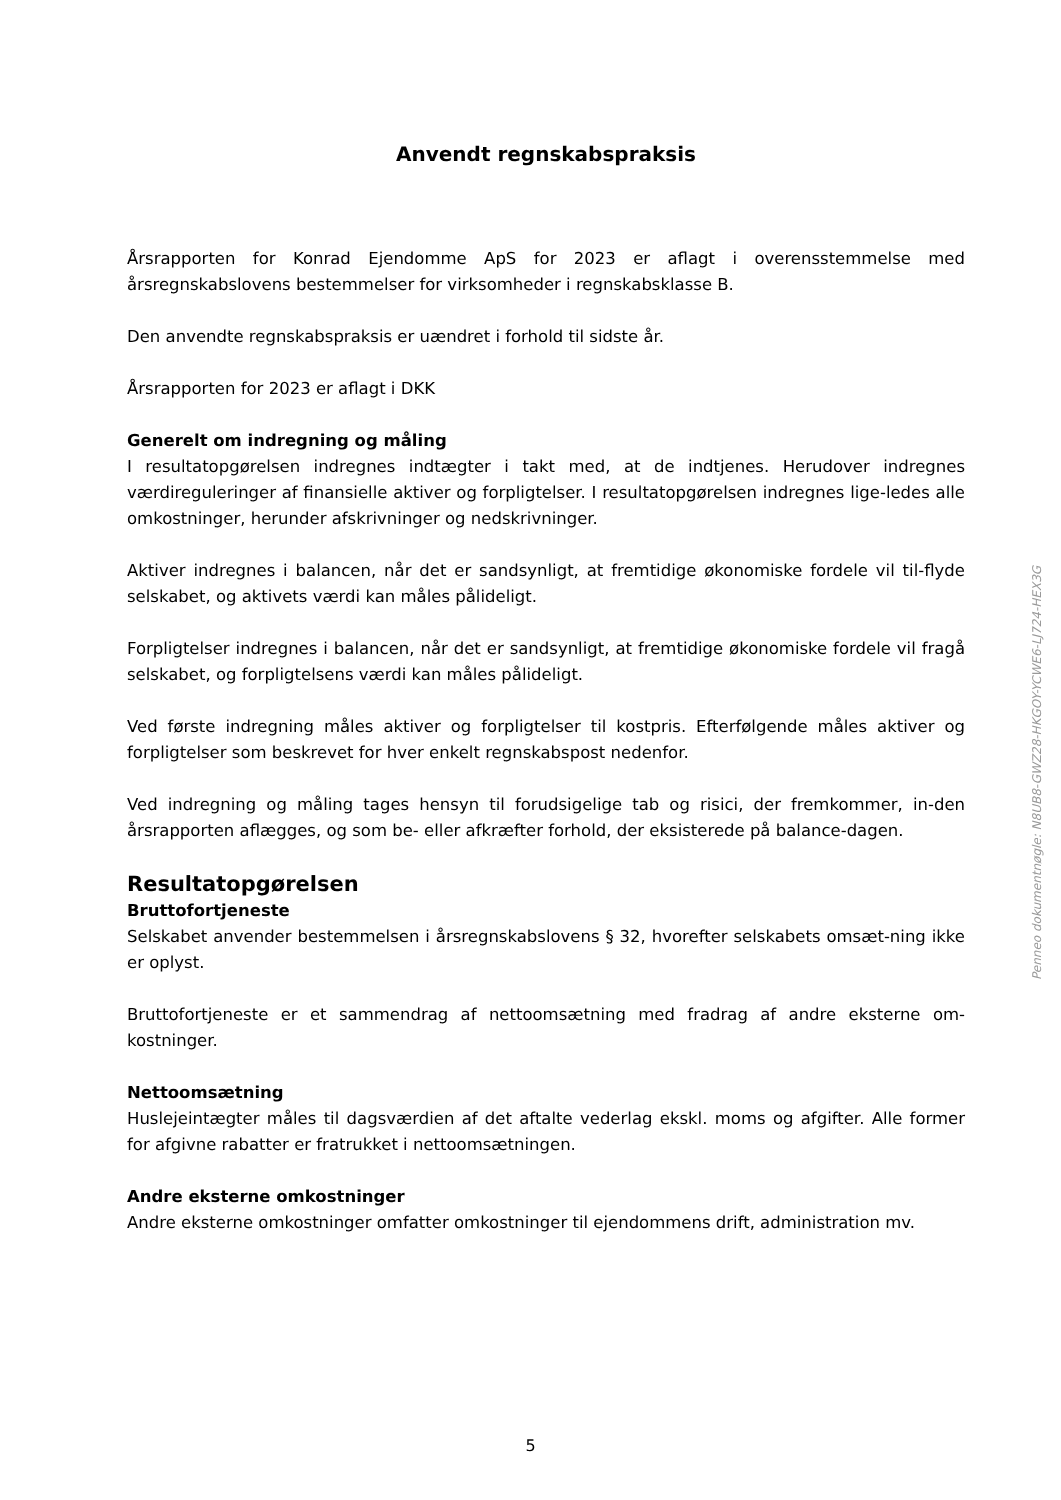Anvendt regnskabspraksis
Årsrapporten for Konrad Ejendomme ApS for 2023 er aflagt i overensstemmelse med årsregnskabslovens bestemmelser for virksomheder i regnskabsklasse B.
Den anvendte regnskabspraksis er uændret i forhold til sidste år.
Årsrapporten for 2023 er aflagt i DKK
Generelt om indregning og måling
I resultatopgørelsen indregnes indtægter i takt med, at de indtjenes. Herudover indregnes værdireguleringer af finansielle aktiver og forpligtelser. I resultatopgørelsen indregnes lige-ledes alle omkostninger, herunder afskrivninger og nedskrivninger.
Aktiver indregnes i balancen, når det er sandsynligt, at fremtidige økonomiske fordele vil til-flyde selskabet, og aktivets værdi kan måles pålideligt.
Forpligtelser indregnes i balancen, når det er sandsynligt, at fremtidige økonomiske fordele vil fragå selskabet, og forpligtelsens værdi kan måles pålideligt.
Ved første indregning måles aktiver og forpligtelser til kostpris. Efterfølgende måles aktiver og forpligtelser som beskrevet for hver enkelt regnskabspost nedenfor.
Ved indregning og måling tages hensyn til forudsigelige tab og risici, der fremkommer, in-den årsrapporten aflægges, og som be- eller afkræfter forhold, der eksisterede på balance-dagen.
Resultatopgørelsen
Bruttofortjeneste
Selskabet anvender bestemmelsen i årsregnskabslovens § 32, hvorefter selskabets omsæt-ning ikke er oplyst.
Bruttofortjeneste er et sammendrag af nettoomsætning med fradrag af andre eksterne om-kostninger.
Nettoomsætning
Huslejeintægter måles til dagsværdien af det aftalte vederlag ekskl. moms og afgifter. Alle former for afgivne rabatter er fratrukket i nettoomsætningen.
Andre eksterne omkostninger
Andre eksterne omkostninger omfatter omkostninger til ejendommens drift, administration mv.
Penneo dokumentnøgle: N8UB8-GWZ28-HKGOY-YCWE6-LJ724-HEX3G
5